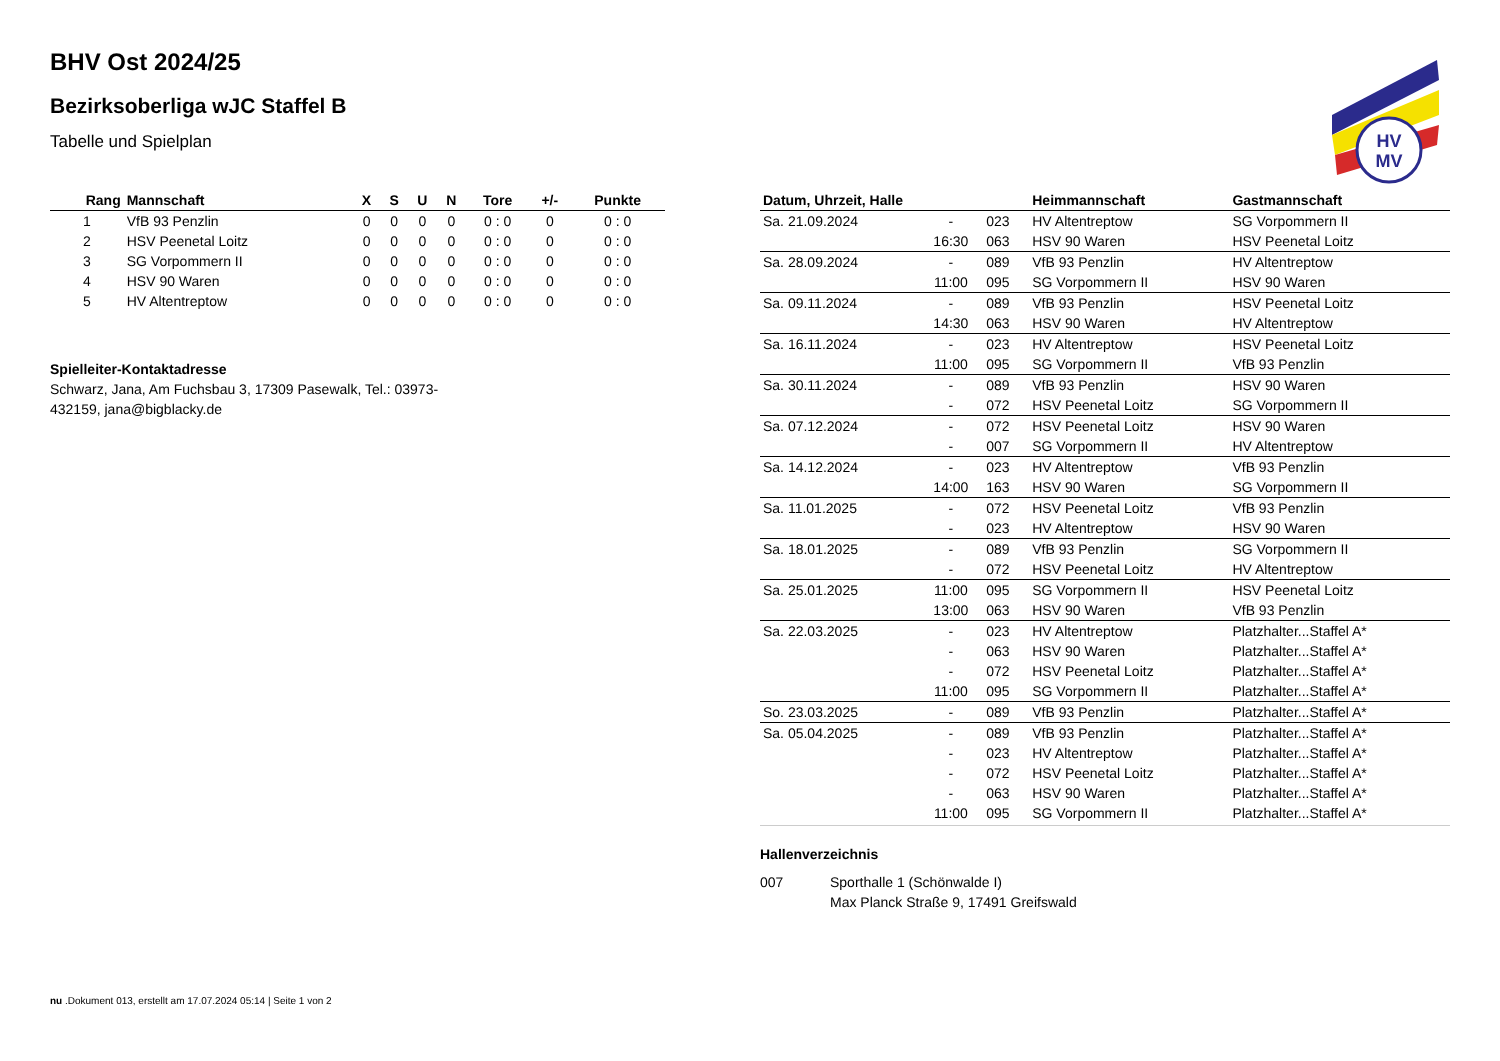HV
MV
BHV Ost 2024/25
Bezirksoberliga wJC Staffel B
Tabelle und Spielplan
| Rang | Mannschaft | X | S | U | N | Tore | +/- | Punkte |
| --- | --- | --- | --- | --- | --- | --- | --- | --- |
| 1 | VfB 93 Penzlin | 0 | 0 | 0 | 0 | 0 : 0 | 0 | 0 : 0 |
| 2 | HSV Peenetal Loitz | 0 | 0 | 0 | 0 | 0 : 0 | 0 | 0 : 0 |
| 3 | SG Vorpommern II | 0 | 0 | 0 | 0 | 0 : 0 | 0 | 0 : 0 |
| 4 | HSV 90 Waren | 0 | 0 | 0 | 0 | 0 : 0 | 0 | 0 : 0 |
| 5 | HV Altentreptow | 0 | 0 | 0 | 0 | 0 : 0 | 0 | 0 : 0 |
Spielleiter-Kontaktadresse
Schwarz, Jana, Am Fuchsbau 3, 17309 Pasewalk, Tel.: 03973-432159, jana@bigblacky.de
| Datum, Uhrzeit, Halle | | | Heimmannschaft | Gastmannschaft |
| --- | --- | --- | --- | --- |
| Sa. 21.09.2024 | - | 023 | HV Altentreptow | SG Vorpommern II |
| | 16:30 | 063 | HSV 90 Waren | HSV Peenetal Loitz |
| Sa. 28.09.2024 | - | 089 | VfB 93 Penzlin | HV Altentreptow |
| | 11:00 | 095 | SG Vorpommern II | HSV 90 Waren |
| Sa. 09.11.2024 | - | 089 | VfB 93 Penzlin | HSV Peenetal Loitz |
| | 14:30 | 063 | HSV 90 Waren | HV Altentreptow |
| Sa. 16.11.2024 | - | 023 | HV Altentreptow | HSV Peenetal Loitz |
| | 11:00 | 095 | SG Vorpommern II | VfB 93 Penzlin |
| Sa. 30.11.2024 | - | 089 | VfB 93 Penzlin | HSV 90 Waren |
| | - | 072 | HSV Peenetal Loitz | SG Vorpommern II |
| Sa. 07.12.2024 | - | 072 | HSV Peenetal Loitz | HSV 90 Waren |
| | - | 007 | SG Vorpommern II | HV Altentreptow |
| Sa. 14.12.2024 | - | 023 | HV Altentreptow | VfB 93 Penzlin |
| | 14:00 | 163 | HSV 90 Waren | SG Vorpommern II |
| Sa. 11.01.2025 | - | 072 | HSV Peenetal Loitz | VfB 93 Penzlin |
| | - | 023 | HV Altentreptow | HSV 90 Waren |
| Sa. 18.01.2025 | - | 089 | VfB 93 Penzlin | SG Vorpommern II |
| | - | 072 | HSV Peenetal Loitz | HV Altentreptow |
| Sa. 25.01.2025 | 11:00 | 095 | SG Vorpommern II | HSV Peenetal Loitz |
| | 13:00 | 063 | HSV 90 Waren | VfB 93 Penzlin |
| Sa. 22.03.2025 | - | 023 | HV Altentreptow | Platzhalter...Staffel A* |
| | - | 063 | HSV 90 Waren | Platzhalter...Staffel A* |
| | - | 072 | HSV Peenetal Loitz | Platzhalter...Staffel A* |
| | 11:00 | 095 | SG Vorpommern II | Platzhalter...Staffel A* |
| So. 23.03.2025 | - | 089 | VfB 93 Penzlin | Platzhalter...Staffel A* |
| Sa. 05.04.2025 | - | 089 | VfB 93 Penzlin | Platzhalter...Staffel A* |
| | - | 023 | HV Altentreptow | Platzhalter...Staffel A* |
| | - | 072 | HSV Peenetal Loitz | Platzhalter...Staffel A* |
| | - | 063 | HSV 90 Waren | Platzhalter...Staffel A* |
| | 11:00 | 095 | SG Vorpommern II | Platzhalter...Staffel A* |
Hallenverzeichnis
007 Sporthalle 1 (Schönwalde I)
Max Planck Straße 9, 17491 Greifswald
nu .Dokument 013, erstellt am 17.07.2024 05:14 | Seite 1 von 2